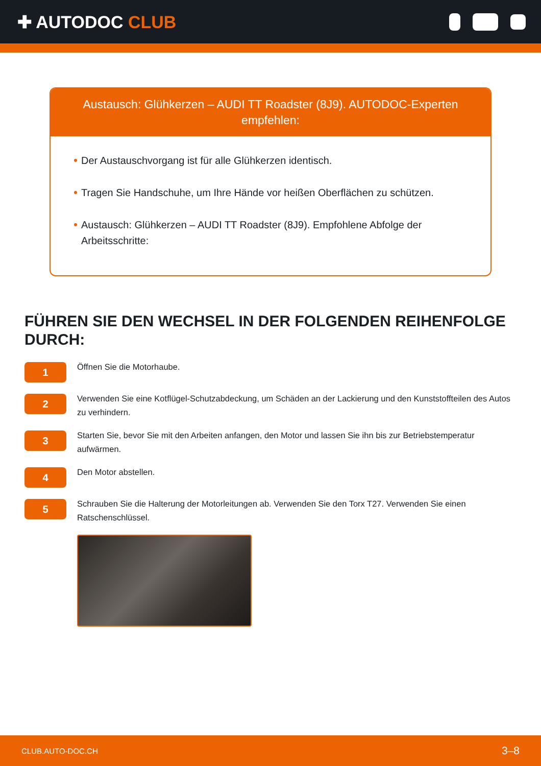✚ AUTODOC CLUB
Austausch: Glühkerzen – AUDI TT Roadster (8J9). AUTODOC-Experten empfehlen:
Der Austauschvorgang ist für alle Glühkerzen identisch.
Tragen Sie Handschuhe, um Ihre Hände vor heißen Oberflächen zu schützen.
Austausch: Glühkerzen – AUDI TT Roadster (8J9). Empfohlene Abfolge der Arbeitsschritte:
FÜHREN SIE DEN WECHSEL IN DER FOLGENDEN REIHENFOLGE DURCH:
1
Öffnen Sie die Motorhaube.
2
Verwenden Sie eine Kotflügel-Schutzabdeckung, um Schäden an der Lackierung und den Kunststoffteilen des Autos zu verhindern.
3
Starten Sie, bevor Sie mit den Arbeiten anfangen, den Motor und lassen Sie ihn bis zur Betriebstemperatur aufwärmen.
4
Den Motor abstellen.
5
Schrauben Sie die Halterung der Motorleitungen ab. Verwenden Sie den Torx T27. Verwenden Sie einen Ratschenschlüssel.
CLUB.AUTO-DOC.CH 3–8